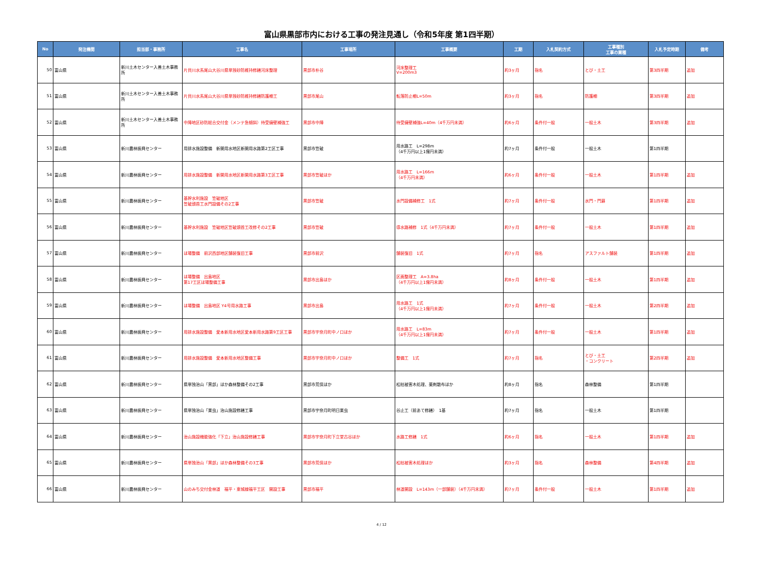富山県黒部市内における工事の発注見通し（令和5年度 第1四半期）
| No | 発注機関 | 担当部・事務所 | 工事名 | 工事場所 | 工事概要 | 工期 | 入札契約方式 | 工事種別 工事の業種 | 入札予定時期 | 備考 |
| --- | --- | --- | --- | --- | --- | --- | --- | --- | --- | --- |
| 50 | 富山県 | 新川土木センター入善土木事務所 | 片貝川水系尾山大谷川県単独砂防維持修繕河床整理 | 黒部市朴谷 | 河床整理工 V=200m3 | 約3ヶ月 | 指名 | とび・土工 | 第3四半期 | 追加 |
| 51 | 富山県 | 新川土木センター入善土木事務所 | 片貝川水系尾山大谷川県単独砂防維持修繕防護柵工 | 黒部市尾山 | 転落防止柵L=50m | 約3ヶ月 | 指名 | 防護柵 | 第3四半期 | 追加 |
| 52 | 富山県 | 新川土木センター入善土木事務所 | 中陣地区砂防総合交付金（メンテ急傾斜）待受擁壁補強工 | 黒部市中陣 | 待受擁壁補強L=40m（4千万円未満） | 約6ヶ月 | 条件付一般 | 一般土木 | 第3四半期 | 追加 |
| 53 | 富山県 | 新川農林振興センター | 用排水施設整備 新開用水地区新開用水路第2工区工事 | 黒部市笠破 | 用水路工 L=298m （4千万円以上1億円未満） | 約7ヶ月 | 条件付一般 | 一般土木 | 第1四半期 | |
| 54 | 富山県 | 新川農林振興センター | 用排水施設整備 新開用水地区新開用水路第3工区工事 | 黒部市笠破ほか | 用水路工 L=166m （4千万円未満） | 約6ヶ月 | 条件付一般 | 一般土木 | 第1四半期 | 追加 |
| 55 | 富山県 | 新川農林振興センター | 基幹水利施設 笠破地区 笠破頭首工水門設備その2工事 | 黒部市笠破 | 水門設備補修工 1式 | 約7ヶ月 | 条件付一般 | 水門・門扉 | 第1四半期 | 追加 |
| 56 | 富山県 | 新川農林振興センター | 基幹水利施設 笠破地区笠破頭首工改修その2工事 | 黒部市笠破 | 導水路補修 1式（4千万円未満） | 約7ヶ月 | 条件付一般 | 一般土木 | 第1四半期 | 追加 |
| 57 | 富山県 | 新川農林振興センター | ほ場整備 前沢西部地区舗装復旧工事 | 黒部市前沢 | 舗装復旧 1式 | 約7ヶ月 | 指名 | アスファルト舗装 | 第1四半期 | 追加 |
| 58 | 富山県 | 新川農林振興センター | ほ場整備 出島地区 第17工区ほ場整備工事 | 黒部市出島ほか | 区画整理工 A=3.8ha （4千万円以上1億円未満） | 約8ヶ月 | 条件付一般 | 一般土木 | 第1四半期 | 追加 |
| 59 | 富山県 | 新川農林振興センター | ほ場整備 出島地区 Y4号用水路工事 | 黒部市出島 | 用水路工 1式 （4千万円以上1億円未満） | 約7ヶ月 | 条件付一般 | 一般土木 | 第2四半期 | 追加 |
| 60 | 富山県 | 新川農林振興センター | 用排水施設整備 愛本新用水地区愛本新用水路第9工区工事 | 黒部市宇奈月町中ノ口ほか | 用水路工 L=83m （4千万円以上1億円未満） | 約7ヶ月 | 条件付一般 | 一般土木 | 第1四半期 | 追加 |
| 61 | 富山県 | 新川農林振興センター | 用排水施設整備 愛本新用水地区整備工事 | 黒部市宇奈月町中ノ口ほか | 整備工 1式 | 約7ヶ月 | 指名 | とび・土工 ・コンクリート | 第2四半期 | 追加 |
| 62 | 富山県 | 新川農林振興センター | 県単独治山「黒部」ほか森林整備その2工事 | 黒部市荒俣ほか | 松枯被害木処理、薬剤散布ほか | 約8ヶ月 | 指名 | 森林整備 | 第1四半期 | |
| 63 | 富山県 | 新川農林振興センター | 県単独治山「栗虫」治山施設修繕工事 | 黒部市宇奈月町明日栗虫 | 谷止工（前あて修繕） 1基 | 約7ヶ月 | 指名 | 一般土木 | 第1四半期 | |
| 64 | 富山県 | 新川農林振興センター | 治山施設機能強化「下立」治山施設修繕工事 | 黒部市宇奈月町下立堂古谷ほか | 水路工修繕 1式 | 約6ヶ月 | 指名 | 一般土木 | 第1四半期 | 追加 |
| 65 | 富山県 | 新川農林振興センター | 県単独治山「黒部」ほか森林整備その3工事 | 黒部市荒俣ほか | 松枯被害木処理ほか | 約3ヶ月 | 指名 | 森林整備 | 第4四半期 | 追加 |
| 66 | 富山県 | 新川農林振興センター | 山のみち交付金林道 福平・東城線福平工区 開設工事 | 黒部市福平 | 林道開設 L=143m（一部舗装）（4千万円未満） | 約7ヶ月 | 条件付一般 | 一般土木 | 第1四半期 | 追加 |
4 / 12